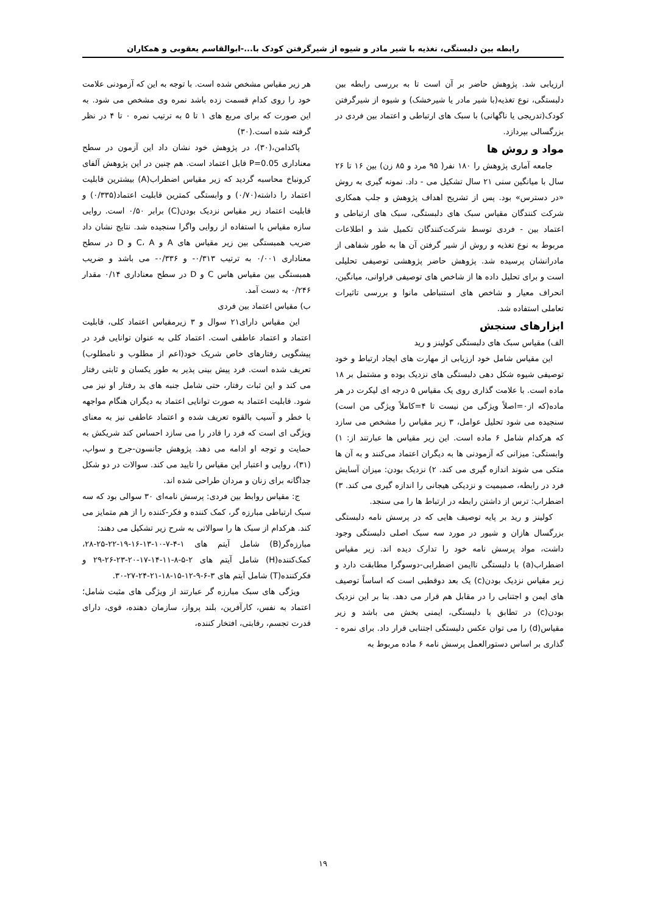رابطه بین دلبستگی، تغذیه با شیر مادر و شیوه از شیرگرفتن کودک با...-ابوالقاسم یعقوبی و همکاران
ارزیابی شد. پژوهش حاضر بر آن است تا به بررسی رابطه بین دلبستگی، نوع تغذیه(با شیر مادر یا شیرخشک) و شیوه از شیرگرفتن کودک(تدریجی یا ناگهانی) با سبک های ارتباطی و اعتماد بین فردی در بزرگسالی بپردازد.
مواد و روش ها
جامعه آماری پژوهش را ۱۸۰ نفر( ۹۵ مرد و ۸۵ زن) بین ۱۶ تا ۲۶ سال با میانگین سنی ۲۱ سال تشکیل می - داد. نمونه گیری به روش «در دسترس» بود. پس از تشریح اهداف پژوهش و جلب همکاری شرکت کنندگان مقیاس سبک های دلبستگی، سبک های ارتباطی و اعتماد بین - فردی توسط شرکت‌کنندگان تکمیل شد و اطلاعات مربوط به نوع تغذیه و روش از شیر گرفتن آن ها به طور شفاهی از مادرانشان پرسیده شد. پژوهش حاضر پژوهشی توصیفی تحلیلی است و برای تحلیل داده ها از شاخص های توصیفی فراوانی، میانگین، انحراف معیار و شاخص های استنباطی مانوا و بررسی تاثیرات تعاملی استفاده شد.
ابزارهای سنجش
الف) مقیاس سبک های دلبستگی کولینز و رید
این مقیاس شامل خود ارزیابی از مهارت های ایجاد ارتباط و خود توصیفی شیوه شکل دهی دلبستگی های نزدیک بوده و مشتمل بر ۱۸ ماده است. با علامت گذاری روی یک مقیاس ۵ درجه ای لیکرت در هر ماده(که از۰=اصلاً ویژگی من نیست تا ۴=کاملاً ویژگی من است) سنجیده می شود تحلیل عوامل، ۳ زیر مقیاس را مشخص می سازد که هرکدام شامل ۶ ماده است. این زیر مقیاس ها عبارتند از: ۱) وابستگی: میزانی که آزمودنی ها به دیگران اعتماد می‌کنند و به آن ها متکی می شوند اندازه گیری می کند. ۲) نزدیک بودن: میزان آسایش فرد در رابطه، صمیمیت و نزدیکی هیجانی را اندازه گیری می کند. ۳) اضطراب: ترس از داشتن رابطه در ارتباط ها را می سنجد.
کولینز و رید بر پایه توصیف هایی که در پرسش نامه دلبستگی بزرگسال هازان و شیور در مورد سه سبک اصلی دلبستگی وجود داشت، مواد پرسش نامه خود را تدارک دیده اند. زیر مقیاس اضطراب(a) با دلبستگی ناایمن اضطرابی-دوسوگرا مطابقت دارد و زیر مقیاس نزدیک بودن(c) یک بعد دوقطبی است که اساساً توصیف های ایمن و اجتنابی را در مقابل هم قرار می دهد. بنا بر این نزدیک بودن(c) در تطابق با دلبستگی، ایمنی بخش می باشد و زیر مقیاس(d) را می توان عکس دلبستگی اجتنابی قرار داد. برای نمره - گذاری بر اساس دستورالعمل پرسش نامه ۶ ماده مربوط به
هر زیر مقیاس مشخص شده است. با توجه به این که آزمودنی علامت خود را روی کدام قسمت زده باشد نمره وی مشخص می شود. به این صورت که برای مربع های ۱ تا ۵ به ترتیب نمره ۰ تا ۴ در نظر گرفته شده است.(۳۰)
پاکدامن،(۳۰)، در پژوهش خود نشان داد این آزمون در سطح معناداری P=0.05 قابل اعتماد است. هم چنین در این پژوهش آلفای کرونباخ محاسبه گردید که زیر مقیاس اضطراب(A) بیشترین قابلیت اعتماد را داشته(۰/۷۰) و وابستگی کمترین قابلیت اعتماد(۰/۳۳۵) و قابلیت اعتماد زیر مقیاس نزدیک بودن(C) برابر ۰/۵۰ است. روایی سازه مقیاس با استفاده از روایی واگرا سنجیده شد. نتایج نشان داد ضریب همبستگی بین زیر مقیاس های A و C، A و D در سطح معناداری ۰/۰۰۱ به ترتیب ۰/۳۱۳- و ۰/۳۳۶- می باشد و ضریب همبستگی بین مقیاس هاس C و D در سطح معناداری ۰/۱۴ مقدار ۰/۲۴۶ به دست آمد.
ب) مقیاس اعتماد بین فردی
این مقیاس دارای۲۱ سوال و ۳ زیرمقیاس اعتماد کلی، قابلیت اعتماد و اعتماد عاطفی است. اعتماد کلی به عنوان توانایی فرد در پیشگویی رفتارهای خاص شریک خود(اعم از مطلوب و نامطلوب) تعریف شده است. فرد پیش بینی پذیر به طور یکسان و ثابتی رفتار می کند و این ثبات رفتار، حتی شامل جنبه های بد رفتار او نیز می شود. قابلیت اعتماد به صورت توانایی اعتماد به دیگران هنگام مواجهه با خطر و آسیب بالقوه تعریف شده و اعتماد عاطفی نیز به معنای ویژگی ای است که فرد را قادر را می سازد احساس کند شریکش به حمایت و توجه او ادامه می دهد. پژوهش جانسون-جرج و سواپ،(۳۱)، روایی و اعتبار این مقیاس را تایید می کند. سوالات در دو شکل جداگانه برای زنان و مردان طراحی شده اند.
ج: مقیاس روابط بین فردی: پرسش نامه‌ای ۳۰ سوالی بود که سه سبک ارتباطی مبارزه گر، کمک کننده و فکر-کننده را از هم متمایز می کند. هرکدام از سبک ها را سوالاتی به شرح زیر تشکیل می دهند:
مبارزه‌گر(B) شامل آیتم های ۱-۴-۷-۱۰-۱۳-۱۶-۱۹-۲۲-۲۵-۲۸، کمک‌کننده(H) شامل آیتم های ۲-۵-۸-۱۱-۱۴-۱۷-۲۰-۲۳-۲۶-۲۹ و فکرکننده(T) شامل آیتم های ۳-۶-۹-۱۲-۱۵-۱۸-۲۱-۲۴-۲۷-۳۰.
ویژگی های سبک مبارزه گر عبارتند از ویژگی های مثبت شامل؛ اعتماد به نفس، کارآفرین، بلند پرواز، سازمان دهنده، قوی، دارای قدرت تجسم، رقابتی، افتخار کننده،
۱۹